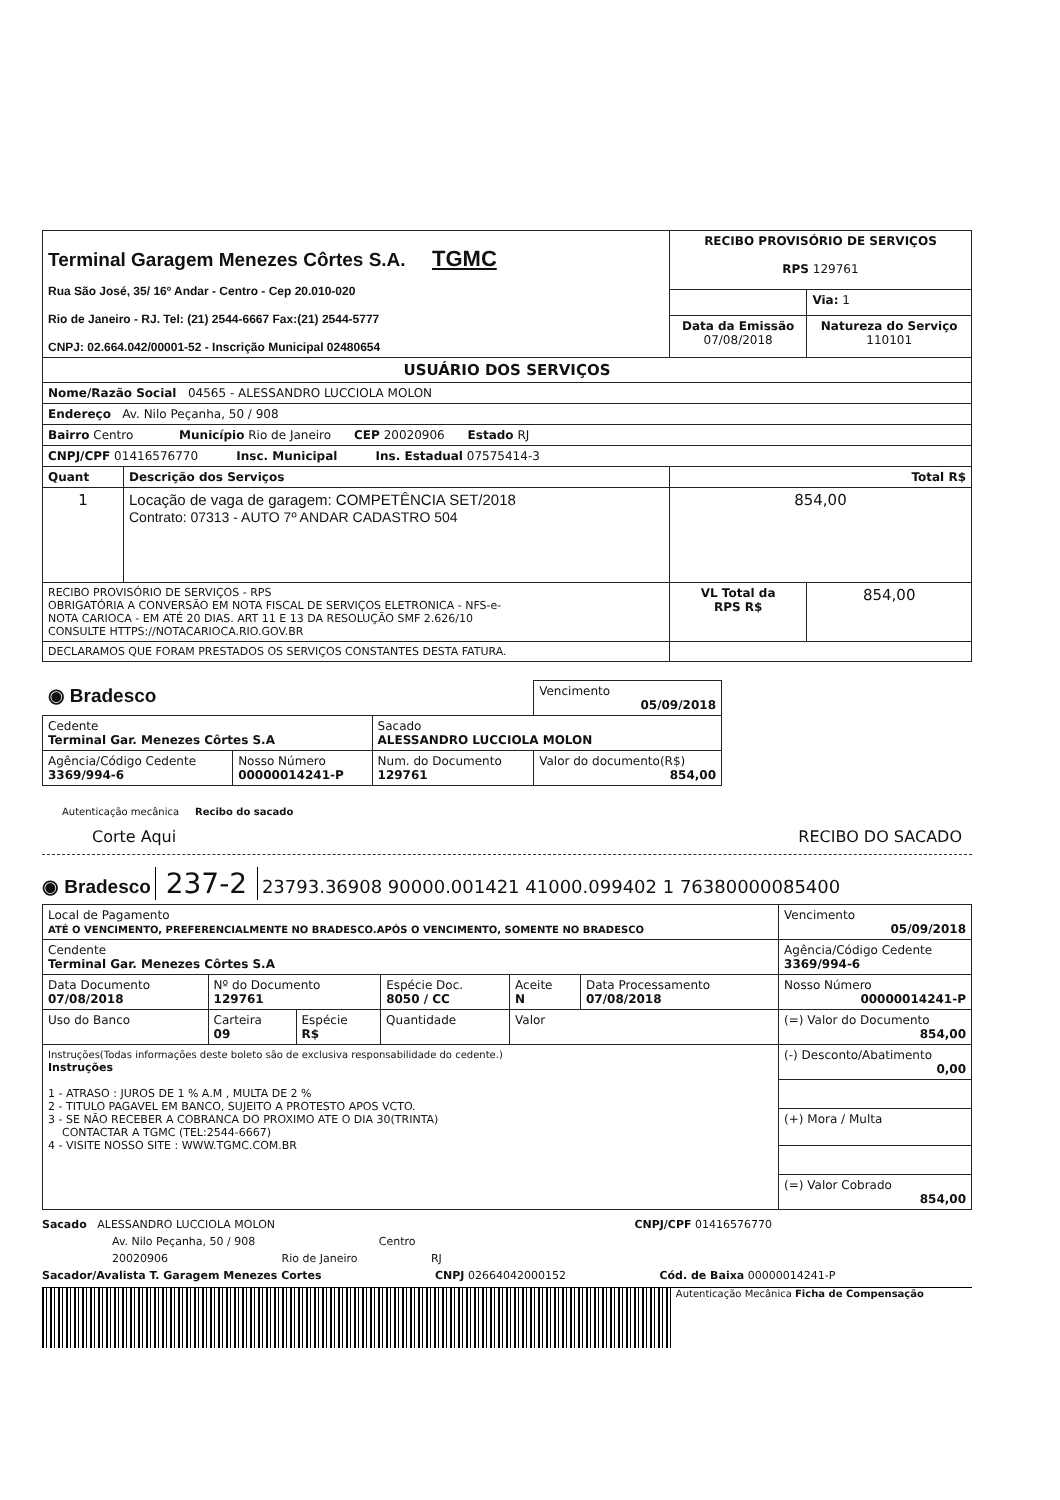| Terminal Garagem Menezes Côrtes S.A. TGMC Rua São José, 35/ 16º Andar - Centro - Cep 20.010-020 Rio de Janeiro - RJ. Tel: (21) 2544-6667 Fax:(21) 2544-5777 CNPJ: 02.664.042/00001-52 - Inscrição Municipal 02480654 | | RECIBO PROVISÓRIO DE SERVIÇOS RPS 129761 | |
| | | | Via: 1 |
| | | Data da Emissão 07/08/2018 | Natureza do Serviço 110101 |
| USUÁRIO DOS SERVIÇOS | | | |
| Nome/Razão Social 04565 - ALESSANDRO LUCCIOLA MOLON | | | |
| Endereço Av. Nilo Peçanha, 50 / 908 | | | |
| Bairro Centro Município Rio de Janeiro CEP 20020906 Estado RJ | | | |
| CNPJ/CPF 01416576770 Insc. Municipal Ins. Estadual 07575414-3 | | | |
| Quant | Descrição dos Serviços | Total R$ | |
| 1 | Locação de vaga de garagem: COMPETÊNCIA SET/2018 Contrato: 07313 - AUTO 7º ANDAR CADASTRO 504 | 854,00 | |
| RECIBO PROVISÓRIO DE SERVIÇOS - RPS OBRIGATÓRIA A CONVERSÃO EM NOTA FISCAL DE SERVIÇOS ELETRONICA - NFS-e- NOTA CARIOCA - EM ATÉ 20 DIAS. ART 11 E 13 DA RESOLUÇÃO SMF 2.626/10 CONSULTE HTTPS://NOTACARIOCA.RIO.GOV.BR | | VL Total da RPS R$ | 854,00 |
| DECLARAMOS QUE FORAM PRESTADOS OS SERVIÇOS CONSTANTES DESTA FATURA. | | | |
| ◉ Bradesco | | | Vencimento 05/09/2018 |
| Cedente Terminal Gar. Menezes Côrtes S.A | | Sacado ALESSANDRO LUCCIOLA MOLON | |
| Agência/Código Cedente 3369/994-6 | Nosso Número 00000014241-P | Num. do Documento 129761 | Valor do documento(R$) 854,00 |
Autenticação mecânica Recibo do sacado
Corte Aqui RECIBO DO SACADO
◉ Bradesco 237-2 23793.36908 90000.001421 41000.099402 1 76380000085400
| Local de Pagamento ATÉ O VENCIMENTO, PREFERENCIALMENTE NO BRADESCO.APÓS O VENCIMENTO, SOMENTE NO BRADESCO | | | | | | | Vencimento 05/09/2018 |
| Cendente Terminal Gar. Menezes Côrtes S.A | | | | | | | Agência/Código Cedente 3369/994-6 |
| Data Documento 07/08/2018 | Nº do Documento 129761 | | | Espécie Doc. 8050 / CC | Aceite N | Data Processamento 07/08/2018 | Nosso Número 00000014241-P |
| Uso do Banco | Carteira 09 | Espécie R$ | Quantidade | | Valor | | (=) Valor do Documento 854,00 |
| Instruções(Todas informações deste boleto são de exclusiva responsabilidade do cedente.) Instruções 1 - ATRASO : JUROS DE 1 % A.M , MULTA DE 2 % 2 - TITULO PAGAVEL EM BANCO, SUJEITO A PROTESTO APOS VCTO. 3 - SE NÃO RECEBER A COBRANCA DO PROXIMO ATE O DIA 30(TRINTA) CONTACTAR A TGMC (TEL:2544-6667) 4 - VISITE NOSSO SITE : WWW.TGMC.COM.BR | | | | | | | (-) Desconto/Abatimento 0,00 |
| | | | | | | | (+) Mora / Multa |
| | | | | | | | (=) Valor Cobrado 854,00 |
Sacado ALESSANDRO LUCCIOLA MOLON CNPJ/CPF 01416576770
Av. Nilo Peçanha, 50 / 908 Centro
20020906 Rio de Janeiro RJ
Sacador/Avalista T. Garagem Menezes Cortes CNPJ 02664042000152 Cód. de Baixa 00000014241-P
Autenticação Mecânica Ficha de Compensação